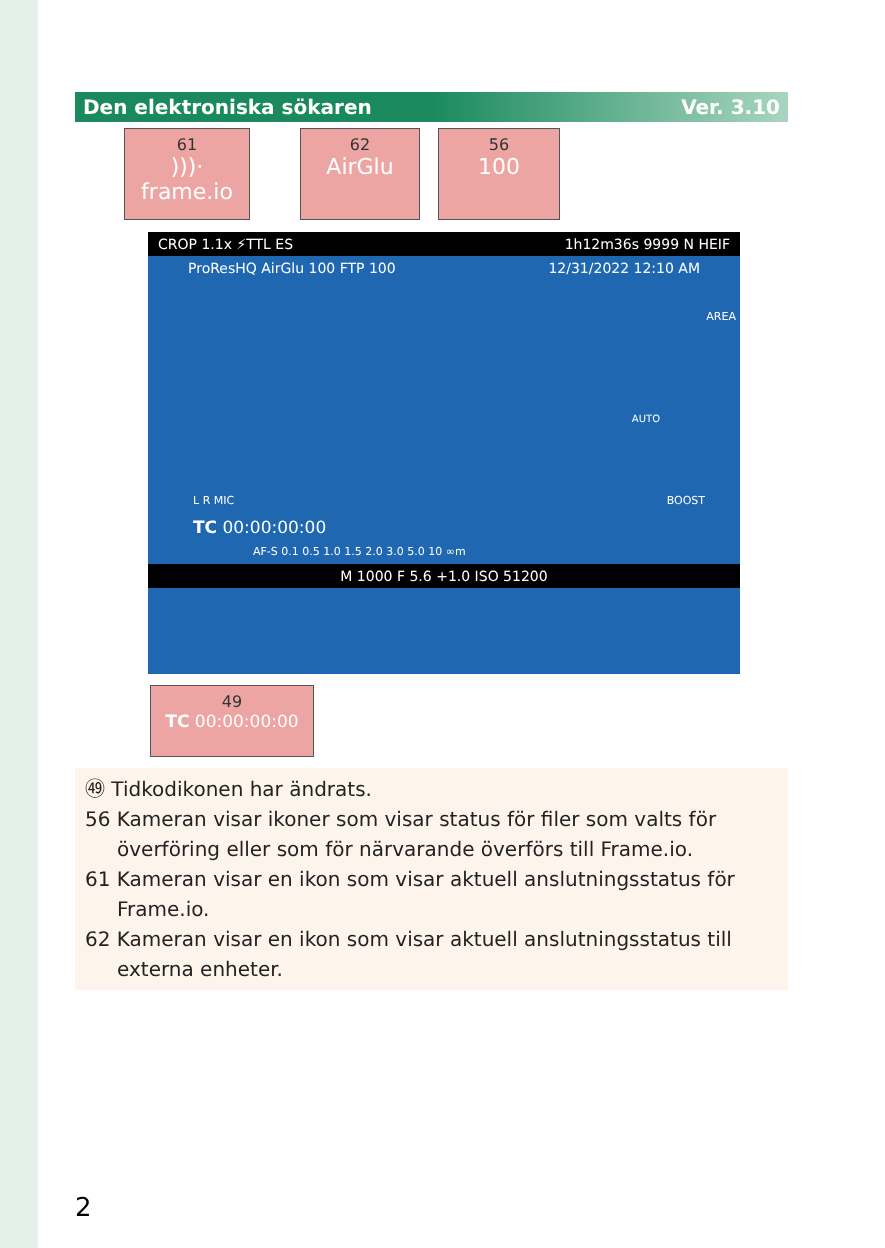Den elektroniska sökaren Ver. 3.10
61)))· frame.io
62
AirGlu
56
100
CROP 1.1x ⚡TTL ES 1h12m36s 9999 N HEIF
ProResHQ AirGlu 100 FTP 100 12/31/2022 12:10 AM
AREA
AUTO
L R MIC BOOST
TC 00:00:00:00
AF-S 0.1 0.5 1.0 1.5 2.0 3.0 5.0 10 ∞m
M 1000 F 5.6 +1.0 ISO 51200
49
TC 00:00:00:00
㊾ Tidkodikonen har ändrats.
56 Kameran visar ikoner som visar status för filer som valts för överföring eller som för närvarande överförs till Frame.io.
61 Kameran visar en ikon som visar aktuell anslutningsstatus för Frame.io.
62 Kameran visar en ikon som visar aktuell anslutningsstatus till externa enheter.
2